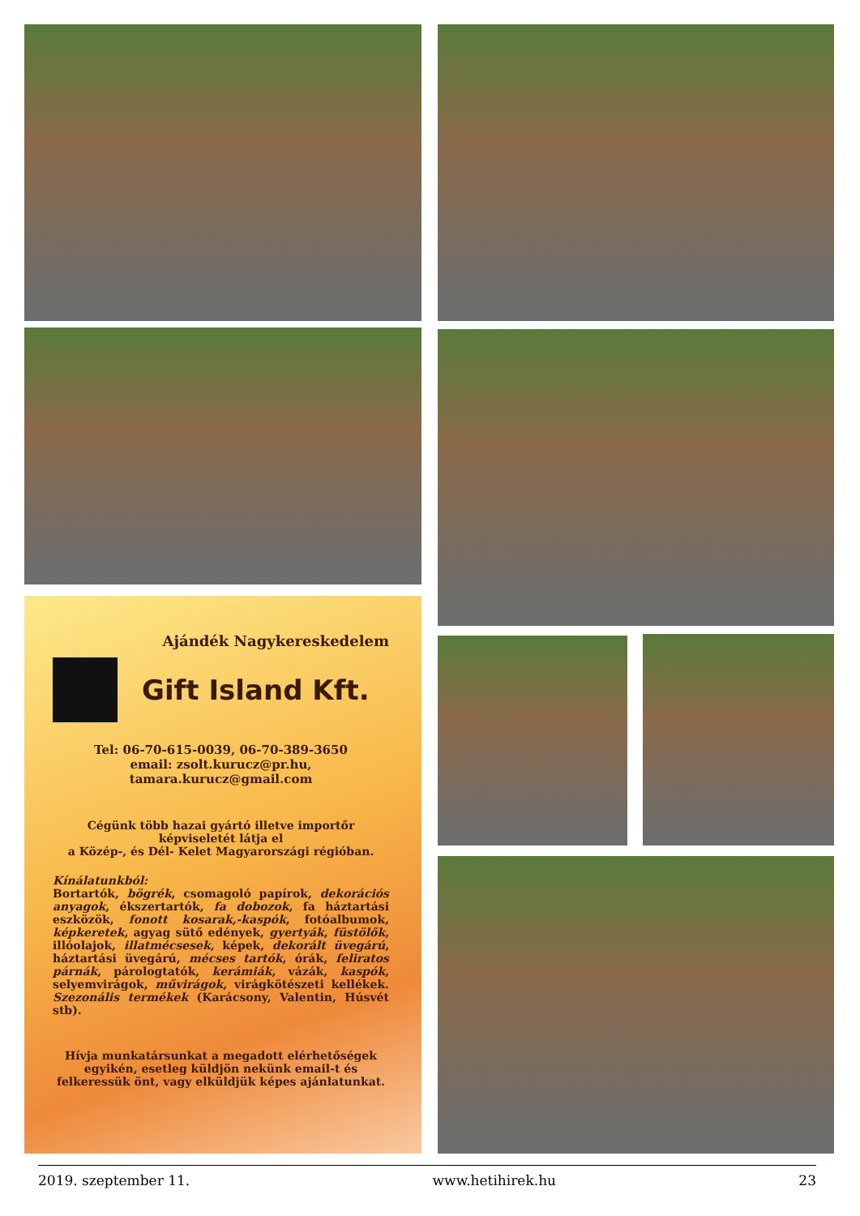Ajándék Nagykereskedelem
Gift Island Kft.
Tel: 06-70-615-0039, 06-70-389-3650
email: zsolt.kurucz@pr.hu,
tamara.kurucz@gmail.com
Cégünk több hazai gyártó illetve importőr képviseletét látja el
a Közép-, és Dél- Kelet Magyarországi régióban.
Kínálatunkból:
Bortartók, bögrék, csomagoló papírok, dekorációs anyagok, ékszertartók, fa dobozok, fa háztartási eszközök, fonott kosarak,-kaspók, fotóalbumok, képkeretek, agyag sütő edények, gyertyák, füstölők, illóolajok, illatmécsesek, képek, dekorált üvegárú, háztartási üvegárú, mécses tartók, órák, feliratos párnák, párologtatók, kerámiák, vázák, kaspók, selyemvirágok, művirágok, virágkötészeti kellékek. Szezonális termékek (Karácsony, Valentin, Húsvét stb).
Hívja munkatársunkat a megadott elérhetőségek egyikén, esetleg küldjön nekünk email-t és felkeressük önt, vagy elküldjük képes ajánlatunkat.
2019. szeptember 11. www.hetihirek.hu 23